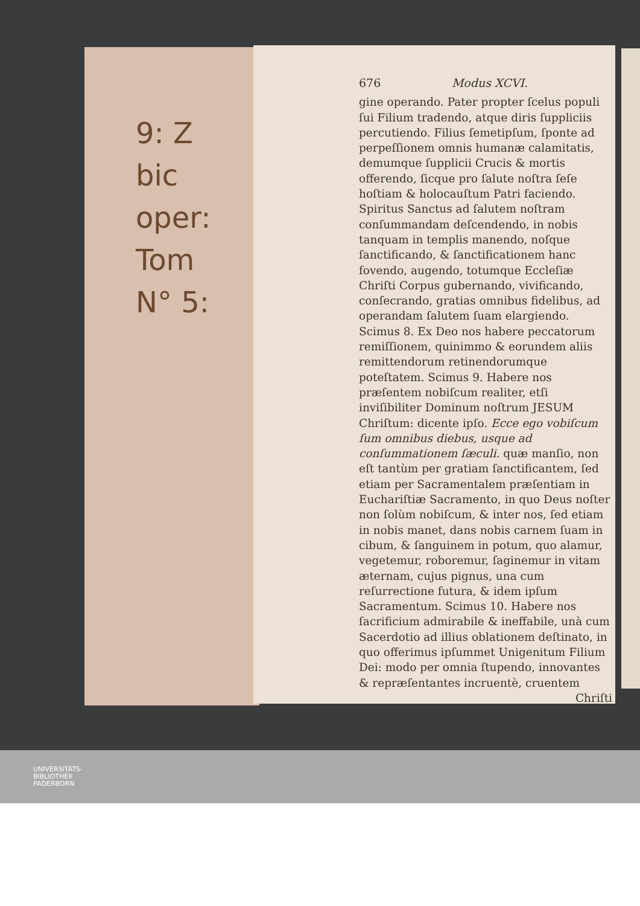9: Z
bic
oper:
Tom
N° 5:
676 Modus XCVI.
gine operando. Pater propter ſcelus populi ſui Filium tradendo, atque diris ſuppliciis percutiendo. Filius ſemetipſum, ſponte ad perpeſſionem omnis humanæ calamitatis, demumque ſupplicii Crucis & mortis offerendo, ſicque pro ſalute noſtra ſeſe hoſtiam & holocauſtum Patri faciendo. Spiritus Sanctus ad ſalutem noſtram conſummandam deſcendendo, in nobis tanquam in templis manendo, noſque ſanctificando, & ſanctificationem hanc fovendo, augendo, totumque Eccleſiæ Chriſti Corpus gubernando, vivificando, conſecrando, gratias omnibus fidelibus, ad operandam ſalutem ſuam elargiendo. Scimus 8. Ex Deo nos habere peccatorum remiſſionem, quinimmo & eorundem aliis remittendorum retinendorumque poteſtatem. Scimus 9. Habere nos præſentem nobiſcum realiter, etſi inviſibiliter Dominum noſtrum JESUM Chriſtum: dicente ipſo. Ecce ego vobiſcum ſum omnibus diebus, usque ad conſummationem ſæculi. quæ manſio, non eſt tantùm per gratiam ſanctificantem, ſed etiam per Sacramentalem præſentiam in Euchariſtiæ Sacramento, in quo Deus noſter non ſolùm nobiſcum, & inter nos, ſed etiam in nobis manet, dans nobis carnem ſuam in cibum, & ſanguinem in potum, quo alamur, vegetemur, roboremur, ſaginemur in vitam æternam, cujus pignus, una cum reſurrectione futura, & idem ipſum Sacramentum. Scimus 10. Habere nos ſacrificium admirabile & ineffabile, unà cum Sacerdotio ad illius oblationem deſtinato, in quo offerimus ipſummet Unigenitum Filium Dei: modo per omnia ſtupendo, innovantes & repræſentantes incruentè, cruentem
Chriſti
UNIVERSITÄTS-
BIBLIOTHEK
PADERBORN